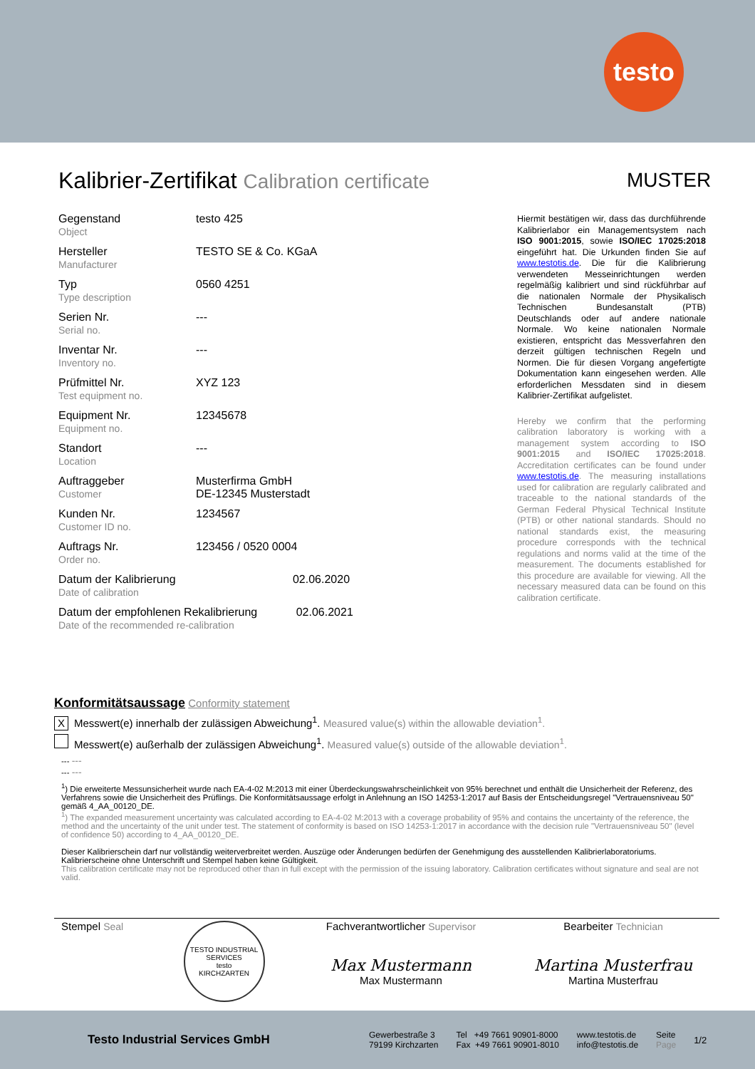testo
Kalibrier-Zertifikat Calibration certificate
MUSTER
| Gegenstand Object | testo 425 |
| Hersteller Manufacturer | TESTO SE & Co. KGaA |
| Typ Type description | 0560 4251 |
| Serien Nr. Serial no. | --- |
| Inventar Nr. Inventory no. | --- |
| Prüfmittel Nr. Test equipment no. | XYZ 123 |
| Equipment Nr. Equipment no. | 12345678 |
| Standort Location | --- |
| Auftraggeber Customer | Musterfirma GmbH DE-12345 Musterstadt |
| Kunden Nr. Customer ID no. | 1234567 |
| Auftrags Nr. Order no. | 123456 / 0520 0004 |
| Datum der Kalibrierung 02.06.2020 Date of calibration | |
| Datum der empfohlenen Rekalibrierung 02.06.2021 Date of the recommended re-calibration | |
Hiermit bestätigen wir, dass das durchführende Kalibrierlabor ein Managementsystem nach ISO 9001:2015, sowie ISO/IEC 17025:2018 eingeführt hat. Die Urkunden finden Sie auf www.testotis.de. Die für die Kalibrierung verwendeten Messeinrichtungen werden regelmäßig kalibriert und sind rückführbar auf die nationalen Normale der Physikalisch Technischen Bundesanstalt (PTB) Deutschlands oder auf andere nationale Normale. Wo keine nationalen Normale existieren, entspricht das Messverfahren den derzeit gültigen technischen Regeln und Normen. Die für diesen Vorgang angefertigte Dokumentation kann eingesehen werden. Alle erforderlichen Messdaten sind in diesem Kalibrier-Zertifikat aufgelistet.
Hereby we confirm that the performing calibration laboratory is working with a management system according to ISO 9001:2015 and ISO/IEC 17025:2018. Accreditation certificates can be found under www.testotis.de. The measuring installations used for calibration are regularly calibrated and traceable to the national standards of the German Federal Physical Technical Institute (PTB) or other national standards. Should no national standards exist, the measuring procedure corresponds with the technical regulations and norms valid at the time of the measurement. The documents established for this procedure are available for viewing. All the necessary measured data can be found on this calibration certificate.
Konformitätsaussage Conformity statement
X Messwert(e) innerhalb der zulässigen Abweichung<sup>1</sup>. Measured value(s) within the allowable deviation<sup>1</sup>.
Messwert(e) außerhalb der zulässigen Abweichung<sup>1</sup>. Measured value(s) outside of the allowable deviation<sup>1</sup>.
--- ---
--- ---
<sup>1</sup>) Die erweiterte Messunsicherheit wurde nach EA-4-02 M:2013 mit einer Überdeckungswahrscheinlichkeit von 95% berechnet und enthält die Unsicherheit der Referenz, des Verfahrens sowie die Unsicherheit des Prüflings. Die Konformitätsaussage erfolgt in Anlehnung an ISO 14253-1:2017 auf Basis der Entscheidungsregel "Vertrauensniveau 50" gemäß 4_AA_00120_DE.
<sup>1</sup>) The expanded measurement uncertainty was calculated according to EA-4-02 M:2013 with a coverage probability of 95% and contains the uncertainty of the reference, the method and the uncertainty of the unit under test. The statement of conformity is based on ISO 14253-1:2017 in accordance with the decision rule "Vertrauensniveau 50" (level of confidence 50) according to 4_AA_00120_DE.
Dieser Kalibrierschein darf nur vollständig weiterverbreitet werden. Auszüge oder Änderungen bedürfen der Genehmigung des ausstellenden Kalibrierlaboratoriums. Kalibrierscheine ohne Unterschrift und Stempel haben keine Gültigkeit.
This calibration certificate may not be reproduced other than in full except with the permission of the issuing laboratory. Calibration certificates without signature and seal are not valid.
Stempel Seal
TESTO INDUSTRIAL SERVICES
testo
KIRCHZARTEN
Fachverantwortlicher Supervisor
Max Mustermann
Max Mustermann
Bearbeiter Technician
Martina Musterfrau
Martina Musterfrau
Testo Industrial Services GmbH
Gewerbestraße 3
79199 Kirchzarten
Tel +49 7661 90901-8000
Fax +49 7661 90901-8010
www.testotis.de
info@testotis.de
Seite
Page
1/2